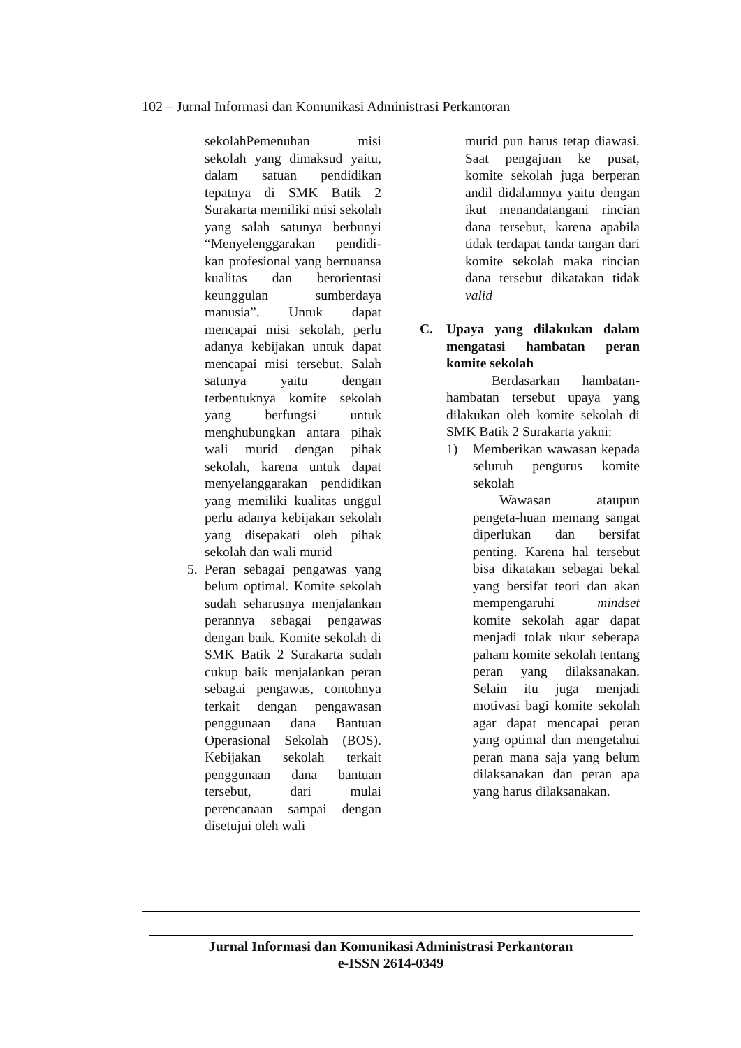102 – Jurnal Informasi dan Komunikasi Administrasi Perkantoran
sekolahPemenuhan misi sekolah yang dimaksud yaitu, dalam satuan pendidikan tepatnya di SMK Batik 2 Surakarta memiliki misi sekolah yang salah satunya berbunyi “Menyelenggarakan pendidi-kan profesional yang bernuansa kualitas dan berorientasi keunggulan sumberdaya manusia”. Untuk dapat mencapai misi sekolah, perlu adanya kebijakan untuk dapat mencapai misi tersebut. Salah satunya yaitu dengan terbentuknya komite sekolah yang berfungsi untuk menghubungkan antara pihak wali murid dengan pihak sekolah, karena untuk dapat menyelanggarakan pendidikan yang memiliki kualitas unggul perlu adanya kebijakan sekolah yang disepakati oleh pihak sekolah dan wali murid
5. Peran sebagai pengawas yang belum optimal. Komite sekolah sudah seharusnya menjalankan perannya sebagai pengawas dengan baik. Komite sekolah di SMK Batik 2 Surakarta sudah cukup baik menjalankan peran sebagai pengawas, contohnya terkait dengan pengawasan penggunaan dana Bantuan Operasional Sekolah (BOS). Kebijakan sekolah terkait penggunaan dana bantuan tersebut, dari mulai perencanaan sampai dengan disetujui oleh wali
murid pun harus tetap diawasi. Saat pengajuan ke pusat, komite sekolah juga berperan andil didalamnya yaitu dengan ikut menandatangani rincian dana tersebut, karena apabila tidak terdapat tanda tangan dari komite sekolah maka rincian dana tersebut dikatakan tidak valid
C. Upaya yang dilakukan dalam mengatasi hambatan peran komite sekolah
Berdasarkan hambatan-hambatan tersebut upaya yang dilakukan oleh komite sekolah di SMK Batik 2 Surakarta yakni:
1) Memberikan wawasan kepada seluruh pengurus komite sekolah
Wawasan ataupun pengeta-huan memang sangat diperlukan dan bersifat penting. Karena hal tersebut bisa dikatakan sebagai bekal yang bersifat teori dan akan mempengaruhi mindset komite sekolah agar dapat menjadi tolak ukur seberapa paham komite sekolah tentang peran yang dilaksanakan. Selain itu juga menjadi motivasi bagi komite sekolah agar dapat mencapai peran yang optimal dan mengetahui peran mana saja yang belum dilaksanakan dan peran apa yang harus dilaksanakan.
Jurnal Informasi dan Komunikasi Administrasi Perkantoran
e-ISSN 2614-0349